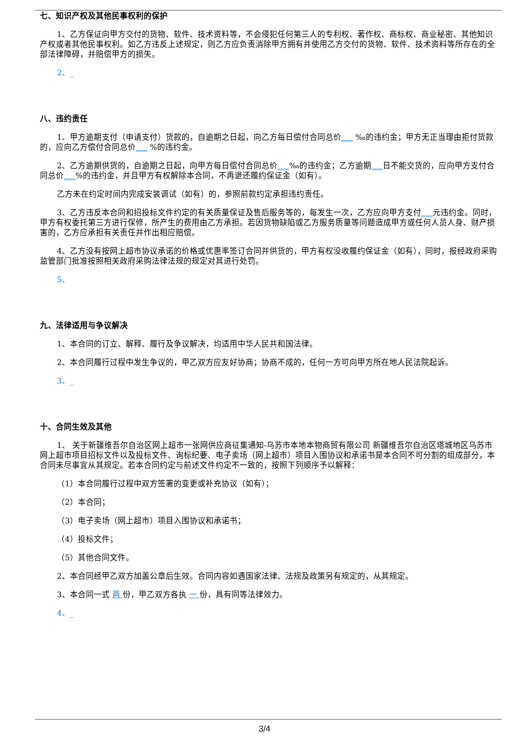七、知识产权及其他民事权利的保护
1、乙方保证向甲方交付的货物、软件、技术资料等，不会侵犯任何第三人的专利权、著作权、商标权、商业秘密、其他知识产权或者其他民事权利。如乙方违反上述规定，则乙方应负责消除甲方拥有并使用乙方交付的货物、软件、技术资料等所存在的全部法律障碍，并赔偿甲方的损失。
2、_
八、违约责任
1、甲方逾期支付（申请支付）货款的，自逾期之日起，向乙方每日偿付合同总价___ ‰的违约金；甲方无正当理由拒付货款的，应向乙方偿付合同总价___ %的违约金。
2、乙方逾期供货的，自逾期之日起，向甲方每日偿付合同总价___‰的违约金；乙方逾期___日不能交货的，应向甲方支付合同总价___%的违约金，并且甲方有权解除本合同，不再退还履约保证金（如有）。
乙方未在约定时间内完成安装调试（如有）的，参照前款约定承担违约责任。
3、乙方违反本合同和招投标文件约定的有关质量保证及售后服务等的，每发生一次，乙方应向甲方支付___元违约金。同时，甲方有权委托第三方进行保修，所产生的费用由乙方承担。若因货物缺陷或乙方服务质量等问题造成甲方或任何人员人身、财产损害的，乙方应承担有关责任并作出相应赔偿。
4、乙方没有按网上超市协议承诺的价格或优惠率签订合同并供货的，甲方有权没收履约保证金（如有），同时，报经政府采购监管部门批准按照相关政府采购法律法规的规定对其进行处罚。
5、
九、法律适用与争议解决
1、本合同的订立、解释、履行及争议解决，均适用中华人民共和国法律。
2、本合同履行过程中发生争议的，甲乙双方应友好协商；协商不成的，任何一方可向甲方所在地人民法院起诉。
3、_
十、合同生效及其他
1、 关于新疆维吾尔自治区网上超市一张网供应商征集通知-乌苏市本地本物商贸有限公司 新疆维吾尔自治区塔城地区乌苏市 网上超市项目招标文件以及投标文件、询标纪要、电子卖场（网上超市）项目入围协议和承诺书是本合同不可分割的组成部分，本合同未尽事宜从其规定。若本合同约定与前述文件约定不一致的，按照下列顺序予以解释：
（1）本合同履行过程中双方签署的变更或补充协议（如有）；
（2）本合同；
（3）电子卖场（网上超市）项目入围协议和承诺书；
（4）投标文件；
（5）其他合同文件。
2、本合同经甲乙双方加盖公章后生效。合同内容如遇国家法律、法规及政策另有规定的，从其规定。
3、本合同一式 两 份，甲乙双方各执 一 份，具有同等法律效力。
4、_
3/4